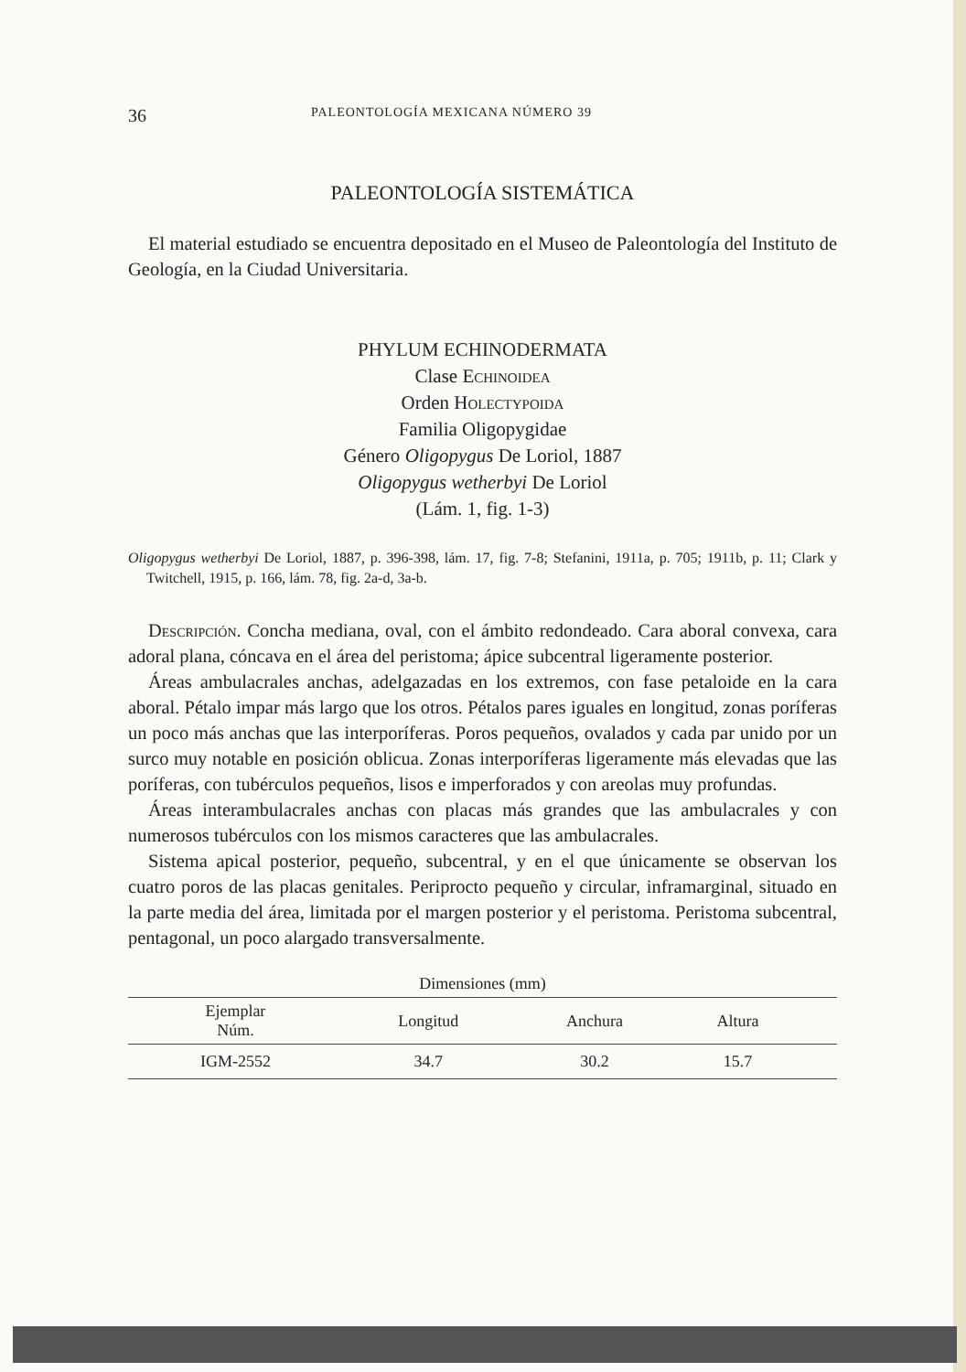36 PALEONTOLOGÍA MEXICANA NÚMERO 39
PALEONTOLOGÍA SISTEMÁTICA
El material estudiado se encuentra depositado en el Museo de Paleontología del Instituto de Geología, en la Ciudad Universitaria.
PHYLUM ECHINODERMATA
Clase Echinoidea
Orden Holectypoida
Familia Oligopygidae
Género Oligopygus De Loriol, 1887
Oligopygus wetherbyi De Loriol
(Lám. 1, fig. 1-3)
Oligopygus wetherbyi De Loriol, 1887, p. 396-398, lám. 17, fig. 7-8; Stefanini, 1911a, p. 705; 1911b, p. 11; Clark y Twitchell, 1915, p. 166, lám. 78, fig. 2a-d, 3a-b.
Descripción. Concha mediana, oval, con el ámbito redondeado. Cara aboral convexa, cara adoral plana, cóncava en el área del peristoma; ápice subcentral ligeramente posterior.
Áreas ambulacrales anchas, adelgazadas en los extremos, con fase petaloide en la cara aboral. Pétalo impar más largo que los otros. Pétalos pares iguales en longitud, zonas poríferas un poco más anchas que las interporíferas. Poros pequeños, ovalados y cada par unido por un surco muy notable en posición oblicua. Zonas interporíferas ligeramente más elevadas que las poríferas, con tubérculos pequeños, lisos e imperforados y con areolas muy profundas.
Áreas interambulacrales anchas con placas más grandes que las ambulacrales y con numerosos tubérculos con los mismos caracteres que las ambulacrales.
Sistema apical posterior, pequeño, subcentral, y en el que únicamente se observan los cuatro poros de las placas genitales. Periprocto pequeño y circular, inframarginal, situado en la parte media del área, limitada por el margen posterior y el peristoma. Peristoma subcentral, pentagonal, un poco alargado transversalmente.
Dimensiones (mm)
| Ejemplar Núm. | Longitud | Anchura | Altura | |
| --- | --- | --- | --- | --- |
| IGM-2552 | 34.7 | 30.2 | 15.7 | |